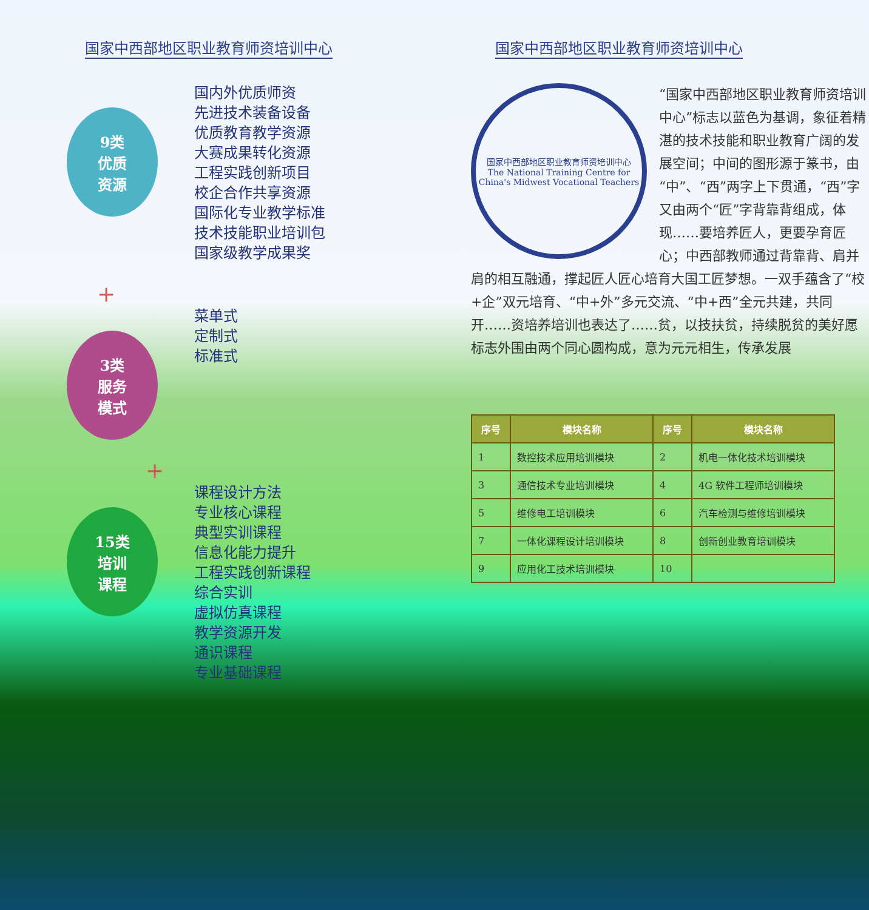国家中西部地区职业教育师资培训中心
9类
优质
资源
国内外优质师资
先进技术装备设备
优质教育教学资源
大赛成果转化资源
工程实践创新项目
校企合作共享资源
国际化专业教学标准
技术技能职业培训包
国家级教学成果奖
+
3类
服务
模式
菜单式
定制式
标准式
+
15类
培训
课程
课程设计方法
专业核心课程
典型实训课程
信息化能力提升
工程实践创新课程
综合实训
虚拟仿真课程
教学资源开发
通识课程
专业基础课程
国家中西部地区职业教育师资培训中心
国家中西部地区职业教育师资培训中心
The National Training Centre for China's Midwest Vocational Teachers
“国家中西部地区职业教育师资培训中心”标志以蓝色为基调，象征着精湛的技术技能和职业教育广阔的发展空间；中间的图形源于篆书，由“中”、“西”两字上下贯通，“西”字又由两个“匠”字背靠背组成，体现……要培养匠人，更要孕育匠心；中西部教师通过背靠背、肩并肩的相互融通，撑起匠人匠心培育大国工匠梦想。一双手蕴含了“校+企”双元培育、“中+外”多元交流、“中+西”全元共建，共同开……资培养培训也表达了……贫，以技扶贫，持续脱贫的美好愿标志外围由两个同心圆构成，意为元元相生，传承发展
| 序号 | 模块名称 | 序号 | 模块名称 |
| --- | --- | --- | --- |
| 1 | 数控技术应用培训模块 | 2 | 机电一体化技术培训模块 |
| 3 | 通信技术专业培训模块 | 4 | 4G 软件工程师培训模块 |
| 5 | 维修电工培训模块 | 6 | 汽车检测与维修培训模块 |
| 7 | 一体化课程设计培训模块 | 8 | 创新创业教育培训模块 |
| 9 | 应用化工技术培训模块 | 10 | |